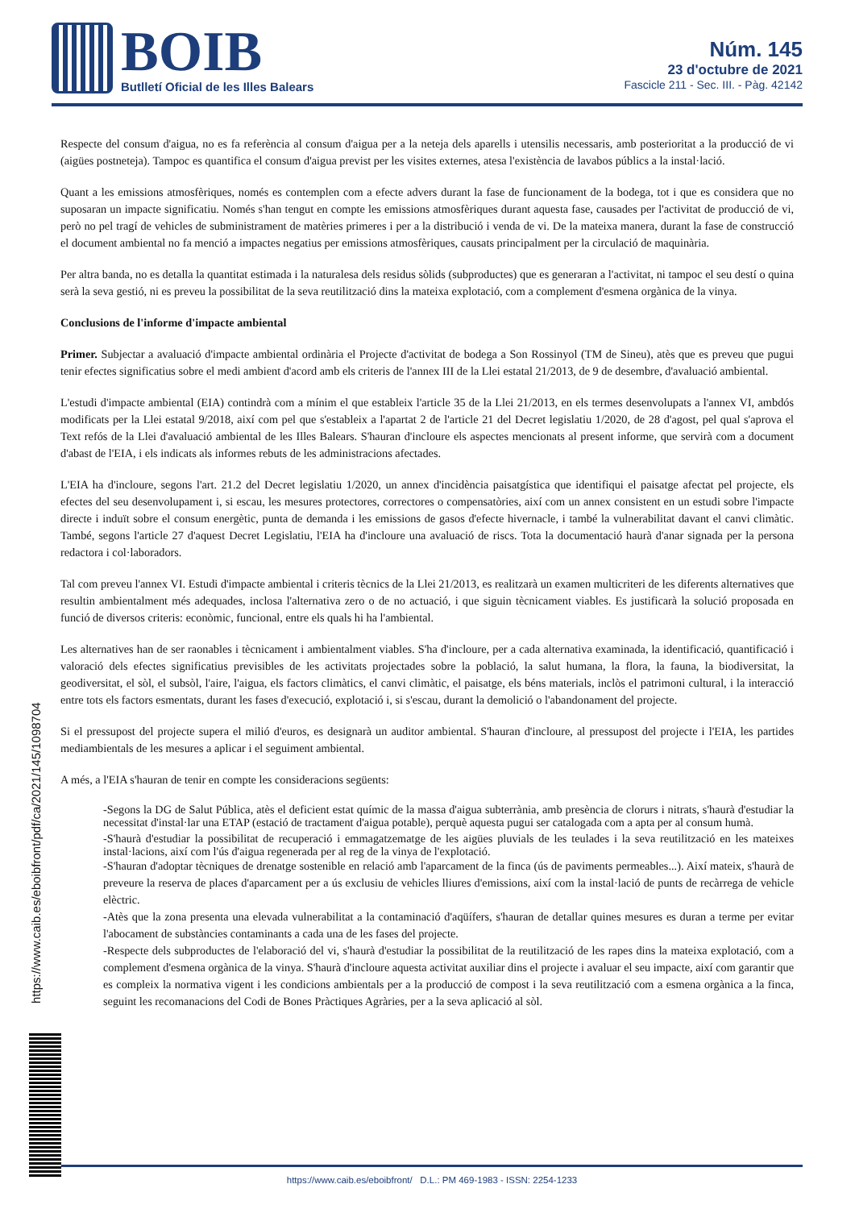BOIB
Butlletí Oficial de les Illes Balears
Núm. 145
23 d'octubre de 2021
Fascicle 211 - Sec. III. - Pàg. 42142
Respecte del consum d'aigua, no es fa referència al consum d'aigua per a la neteja dels aparells i utensilis necessaris, amb posterioritat a la producció de vi (aigües postneteja). Tampoc es quantifica el consum d'aigua previst per les visites externes, atesa l'existència de lavabos públics a la instal·lació.
Quant a les emissions atmosfèriques, només es contemplen com a efecte advers durant la fase de funcionament de la bodega, tot i que es considera que no suposaran un impacte significatiu. Només s'han tengut en compte les emissions atmosfèriques durant aquesta fase, causades per l'activitat de producció de vi, però no pel tragí de vehicles de subministrament de matèries primeres i per a la distribució i venda de vi. De la mateixa manera, durant la fase de construcció el document ambiental no fa menció a impactes negatius per emissions atmosfèriques, causats principalment per la circulació de maquinària.
Per altra banda, no es detalla la quantitat estimada i la naturalesa dels residus sòlids (subproductes) que es generaran a l'activitat, ni tampoc el seu destí o quina serà la seva gestió, ni es preveu la possibilitat de la seva reutilització dins la mateixa explotació, com a complement d'esmena orgànica de la vinya.
Conclusions de l'informe d'impacte ambiental
Primer. Subjectar a avaluació d'impacte ambiental ordinària el Projecte d'activitat de bodega a Son Rossinyol (TM de Sineu), atès que es preveu que pugui tenir efectes significatius sobre el medi ambient d'acord amb els criteris de l'annex III de la Llei estatal 21/2013, de 9 de desembre, d'avaluació ambiental.
L'estudi d'impacte ambiental (EIA) contindrà com a mínim el que estableix l'article 35 de la Llei 21/2013, en els termes desenvolupats a l'annex VI, ambdós modificats per la Llei estatal 9/2018, així com pel que s'estableix a l'apartat 2 de l'article 21 del Decret legislatiu 1/2020, de 28 d'agost, pel qual s'aprova el Text refós de la Llei d'avaluació ambiental de les Illes Balears. S'hauran d'incloure els aspectes mencionats al present informe, que servirà com a document d'abast de l'EIA, i els indicats als informes rebuts de les administracions afectades.
L'EIA ha d'incloure, segons l'art. 21.2 del Decret legislatiu 1/2020, un annex d'incidència paisatgística que identifiqui el paisatge afectat pel projecte, els efectes del seu desenvolupament i, si escau, les mesures protectores, correctores o compensatòries, així com un annex consistent en un estudi sobre l'impacte directe i induït sobre el consum energètic, punta de demanda i les emissions de gasos d'efecte hivernacle, i també la vulnerabilitat davant el canvi climàtic. També, segons l'article 27 d'aquest Decret Legislatiu, l'EIA ha d'incloure una avaluació de riscs. Tota la documentació haurà d'anar signada per la persona redactora i col·laboradors.
Tal com preveu l'annex VI. Estudi d'impacte ambiental i criteris tècnics de la Llei 21/2013, es realitzarà un examen multicriteri de les diferents alternatives que resultin ambientalment més adequades, inclosa l'alternativa zero o de no actuació, i que siguin tècnicament viables. Es justificarà la solució proposada en funció de diversos criteris: econòmic, funcional, entre els quals hi ha l'ambiental.
Les alternatives han de ser raonables i tècnicament i ambientalment viables. S'ha d'incloure, per a cada alternativa examinada, la identificació, quantificació i valoració dels efectes significatius previsibles de les activitats projectades sobre la població, la salut humana, la flora, la fauna, la biodiversitat, la geodiversitat, el sòl, el subsòl, l'aire, l'aigua, els factors climàtics, el canvi climàtic, el paisatge, els béns materials, inclòs el patrimoni cultural, i la interacció entre tots els factors esmentats, durant les fases d'execució, explotació i, si s'escau, durant la demolició o l'abandonament del projecte.
Si el pressupost del projecte supera el milió d'euros, es designarà un auditor ambiental. S'hauran d'incloure, al pressupost del projecte i l'EIA, les partides mediambientals de les mesures a aplicar i el seguiment ambiental.
A més, a l'EIA s'hauran de tenir en compte les consideracions següents:
-Segons la DG de Salut Pública, atès el deficient estat químic de la massa d'aigua subterrània, amb presència de clorurs i nitrats, s'haurà d'estudiar la necessitat d'instal·lar una ETAP (estació de tractament d'aigua potable), perquè aquesta pugui ser catalogada com a apta per al consum humà.
-S'haurà d'estudiar la possibilitat de recuperació i emmagatzematge de les aigües pluvials de les teulades i la seva reutilització en les mateixes instal·lacions, així com l'ús d'aigua regenerada per al reg de la vinya de l'explotació.
-S'hauran d'adoptar tècniques de drenatge sostenible en relació amb l'aparcament de la finca (ús de paviments permeables...). Així mateix, s'haurà de preveure la reserva de places d'aparcament per a ús exclusiu de vehicles lliures d'emissions, així com la instal·lació de punts de recàrrega de vehicle elèctric.
-Atès que la zona presenta una elevada vulnerabilitat a la contaminació d'aqüífers, s'hauran de detallar quines mesures es duran a terme per evitar l'abocament de substàncies contaminants a cada una de les fases del projecte.
-Respecte dels subproductes de l'elaboració del vi, s'haurà d'estudiar la possibilitat de la reutilització de les rapes dins la mateixa explotació, com a complement d'esmena orgànica de la vinya. S'haurà d'incloure aquesta activitat auxiliar dins el projecte i avaluar el seu impacte, així com garantir que es compleix la normativa vigent i les condicions ambientals per a la producció de compost i la seva reutilització com a esmena orgànica a la finca, seguint les recomanacions del Codi de Bones Pràctiques Agràries, per a la seva aplicació al sòl.
https://www.caib.es/eboibfront/pdf/ca/2021/145/1098704
https://www.caib.es/eboibfront/ D.L.: PM 469-1983 - ISSN: 2254-1233